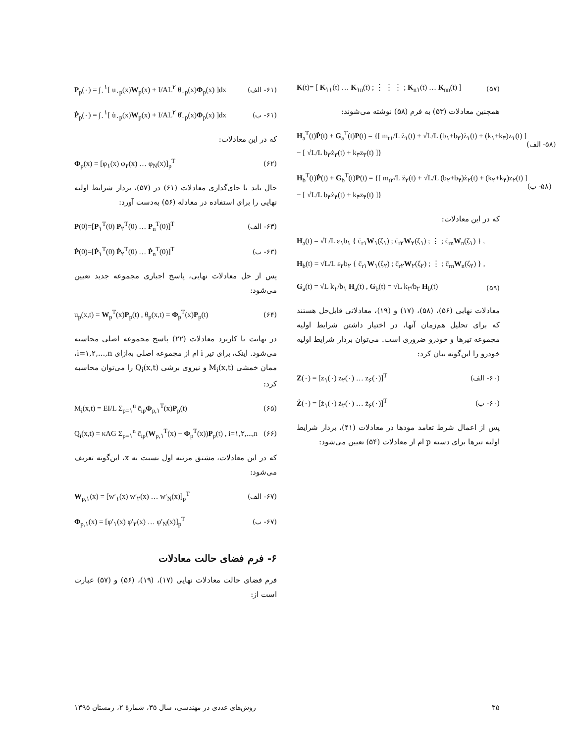K(t)= [ K<sub>۱۱</sub>(t) … K<sub>۱n</sub>(t) ; ⋮ ⋮ ⋮ ; K<sub>n۱</sub>(t) … K<sub>nn</sub>(t) ] (۵۷)
همچنین معادلات (۵۳) به فرم (۵۸) نوشته می‌شوند:
H<sub>a</sub><sup>T</sup>(t)Ṗ(t) + G<sub>a</sub><sup>T</sup>(t)P(t) = {[ m<sub>t۱</sub>/L z̈<sub>۱</sub>(t) + √L/L (b<sub>۱</sub>+b<sub>۳</sub>)ż<sub>۱</sub>(t) + (k<sub>۱</sub>+k<sub>۳</sub>)z<sub>۱</sub>(t) ]
− [ √L/L b<sub>۳</sub>ż<sub>۳</sub>(t) + k<sub>۳</sub>z<sub>۳</sub>(t) ]} (۵۸- الف)
H<sub>b</sub><sup>T</sup>(t)Ṗ(t) + G<sub>b</sub><sup>T</sup>(t)P(t) = {[ m<sub>t۲</sub>/L z̈<sub>۲</sub>(t) + √L/L (b<sub>۲</sub>+b<sub>۴</sub>)ż<sub>۲</sub>(t) + (k<sub>۲</sub>+k<sub>۴</sub>)z<sub>۲</sub>(t) ]
− [ √L/L b<sub>۴</sub>ż<sub>۴</sub>(t) + k<sub>۴</sub>z<sub>۴</sub>(t) ]} (۵۸- ب)
که در این معادلات:
H<sub>a</sub>(t) = √L/L ε<sub>۱</sub>b<sub>۱</sub> { c̄<sub>r۱</sub>W<sub>۱</sub>(ζ<sub>۱</sub>) ; c̄<sub>r۲</sub>W<sub>۲</sub>(ζ<sub>۱</sub>) ; ⋮ ; c̄<sub>rn</sub>W<sub>n</sub>(ζ<sub>۱</sub>) } ,
H<sub>b</sub>(t) = √L/L ε<sub>۲</sub>b<sub>۲</sub> { c̄<sub>r۱</sub>W<sub>۱</sub>(ζ<sub>۲</sub>) ; c̄<sub>r۲</sub>W<sub>۲</sub>(ζ<sub>۲</sub>) ; ⋮ ; c̄<sub>rn</sub>W<sub>n</sub>(ζ<sub>۲</sub>) } ,
G<sub>a</sub>(t) = √L k<sub>۱</sub>/b<sub>۱</sub> H<sub>a</sub>(t) , G<sub>b</sub>(t) = √L k<sub>۲</sub>/b<sub>۲</sub> H<sub>b</sub>(t) (۵۹)
معادلات نهایی (۵۶)، (۵۸)، (۱۷) و (۱۹)، معادلاتی قابل‌حل هستند که برای تحلیل هم‌زمان آنها، در اختیار داشتن شرایط اولیه مجموعه تیرها و خودرو ضروری است. می‌توان بردار شرایط اولیه خودرو را این‌گونه بیان کرد:
Z(۰) = [z<sub>۱</sub>(۰) z<sub>۲</sub>(۰) … z<sub>۶</sub>(۰)]<sup>T</sup> (۶۰- الف)
Ż(۰) = [ż<sub>۱</sub>(۰) ż<sub>۲</sub>(۰) … ż<sub>۶</sub>(۰)]<sup>T</sup> (۶۰- ب)
پس از اعمال شرط تعامد مودها در معادلات (۴۱)، بردار شرایط اولیه تیرها برای دسته p ام از معادلات (۵۴) تعیین می‌شود:
P<sub>p</sub>(۰) = ∫<sub>۰</sub><sup>۱</sup>[ u<sub>۰p</sub>(x)W<sub>p</sub>(x) + I/AL<sup>۲</sup> θ<sub>۰p</sub>(x)Φ<sub>p</sub>(x) ]dx (۶۱- الف)
Ṗ<sub>p</sub>(۰) = ∫<sub>۰</sub><sup>۱</sup>[ u̇<sub>۰p</sub>(x)W<sub>p</sub>(x) + I/AL<sup>۲</sup> θ̇<sub>۰p</sub>(x)Φ<sub>p</sub>(x) ]dx (۶۱- ب)
که در این معادلات:
Φ<sub>p</sub>(x) = [φ<sub>۱</sub>(x) φ<sub>۲</sub>(x) … φ<sub>N</sub>(x)]<sub>p</sub><sup>T</sup> (۶۲)
حال باید با جای‌گذاری معادلات (۶۱) در (۵۷)، بردار شرایط اولیه نهایی را برای استفاده در معادله (۵۶) به‌دست آورد:
P(0)=[P<sub>۱</sub><sup>T</sup>(0) P<sub>۲</sub><sup>T</sup>(0) … P<sub>n</sub><sup>T</sup>(0)]<sup>T</sup> (۶۳- الف)
Ṗ(0)=[Ṗ<sub>۱</sub><sup>T</sup>(0) Ṗ<sub>۲</sub><sup>T</sup>(0) … Ṗ<sub>n</sub><sup>T</sup>(0)]<sup>T</sup> (۶۳- ب)
پس از حل معادلات نهایی، پاسخ اجباری مجموعه جدید تعیین می‌شود:
u<sub>p</sub>(x,t) = W<sub>p</sub><sup>T</sup>(x)P<sub>p</sub>(t) , θ<sub>p</sub>(x,t) = Φ<sub>p</sub><sup>T</sup>(x)P<sub>p</sub>(t) (۶۴)
در نهایت با کاربرد معادلات (۲۲) پاسخ مجموعه اصلی محاسبه می‌شود. اینک، برای تیر i ام از مجموعه اصلی به‌ازای i=۱,۲,...,n، ممان خمشی M<sub>i</sub>(x,t) و نیروی برشی Q<sub>i</sub>(x,t) را می‌توان محاسبه کرد:
M<sub>i</sub>(x,t) = EI/L Σ<sub>p=۱</sub><sup>n</sup> c̄<sub>ip</sub>Φ<sub>p,۱</sub><sup>T</sup>(x)P<sub>p</sub>(t) (۶۵)
Q<sub>i</sub>(x,t) = κAG Σ<sub>p=۱</sub><sup>n</sup> c̄<sub>ip</sub>(W<sub>p,۱</sub><sup>T</sup>(x) − Φ<sub>p</sub><sup>T</sup>(x))P<sub>p</sub>(t) , i=۱,۲,...,n (۶۶)
که در این معادلات، مشتق مرتبه اول نسبت به x، این‌گونه تعریف می‌شود:
W<sub>p,۱</sub>(x) = [w′<sub>۱</sub>(x) w′<sub>۲</sub>(x) … w′<sub>N</sub>(x)]<sub>p</sub><sup>T</sup> (۶۷- الف)
Φ<sub>p,۱</sub>(x) = [φ′<sub>۱</sub>(x) φ′<sub>۲</sub>(x) … φ′<sub>N</sub>(x)]<sub>p</sub><sup>T</sup> (۶۷- ب)
۶- فرم فضای حالت معادلات
فرم فضای حالت معادلات نهایی (۱۷)، (۱۹)، (۵۶) و (۵۷) عبارت است از:
روش‌های عددی در مهندسی، سال ۳۵، شمارهٔ ۲، زمستان ۱۳۹۵ ۳۵